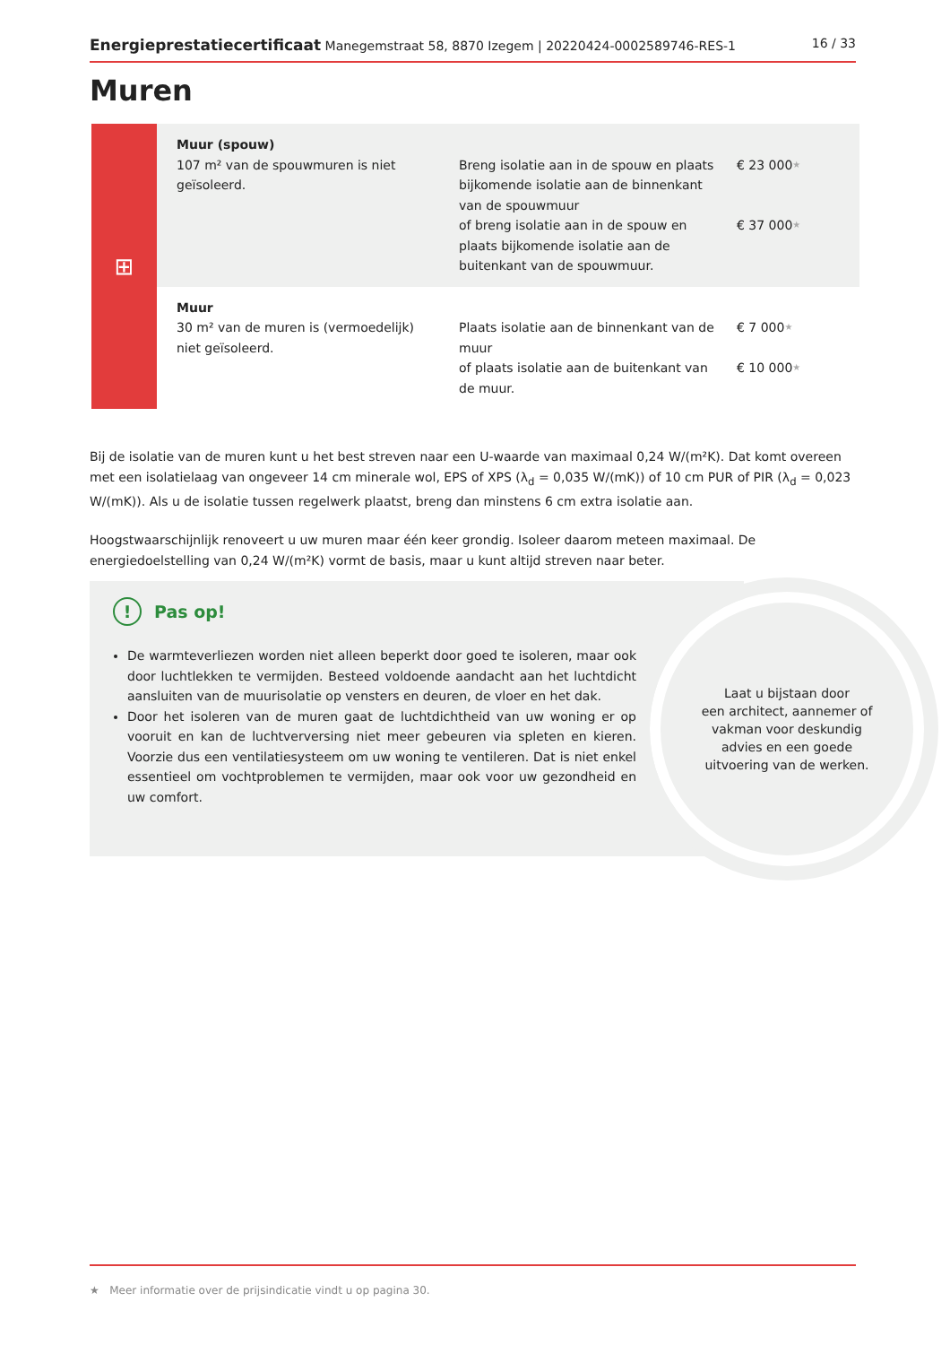Energieprestatiecertificaat Manegemstraat 58, 8870 Izegem | 20220424-0002589746-RES-1
16 / 33
Muren
| ⊞ | Muur (spouw) 107 m² van de spouwmuren is niet geïsoleerd. | Breng isolatie aan in de spouw en plaats bijkomende isolatie aan de binnenkant van de spouwmuur of breng isolatie aan in de spouw en plaats bijkomende isolatie aan de buitenkant van de spouwmuur. | € 23 000 ★ € 37 000 ★ |
| | Muur 30 m² van de muren is (vermoedelijk) niet geïsoleerd. | Plaats isolatie aan de binnenkant van de muur of plaats isolatie aan de buitenkant van de muur. | € 7 000 ★ € 10 000 ★ |
Bij de isolatie van de muren kunt u het best streven naar een U-waarde van maximaal 0,24 W/(m²K). Dat komt overeen met een isolatielaag van ongeveer 14 cm minerale wol, EPS of XPS (λ<sub>d</sub> = 0,035 W/(mK)) of 10 cm PUR of PIR (λ<sub>d</sub> = 0,023 W/(mK)). Als u de isolatie tussen regelwerk plaatst, breng dan minstens 6 cm extra isolatie aan.
Hoogstwaarschijnlijk renoveert u uw muren maar één keer grondig. Isoleer daarom meteen maximaal. De energiedoelstelling van 0,24 W/(m²K) vormt de basis, maar u kunt altijd streven naar beter.
Laat u bijstaan door
een architect, aannemer of
vakman voor deskundig
advies en een goede
uitvoering van de werken.
! Pas op!
De warmteverliezen worden niet alleen beperkt door goed te isoleren, maar ook door luchtlekken te vermijden. Besteed voldoende aandacht aan het luchtdicht aansluiten van de muurisolatie op vensters en deuren, de vloer en het dak.
Door het isoleren van de muren gaat de luchtdichtheid van uw woning er op vooruit en kan de luchtverversing niet meer gebeuren via spleten en kieren. Voorzie dus een ventilatiesysteem om uw woning te ventileren. Dat is niet enkel essentieel om vochtproblemen te vermijden, maar ook voor uw gezondheid en uw comfort.
★ Meer informatie over de prijsindicatie vindt u op pagina 30.